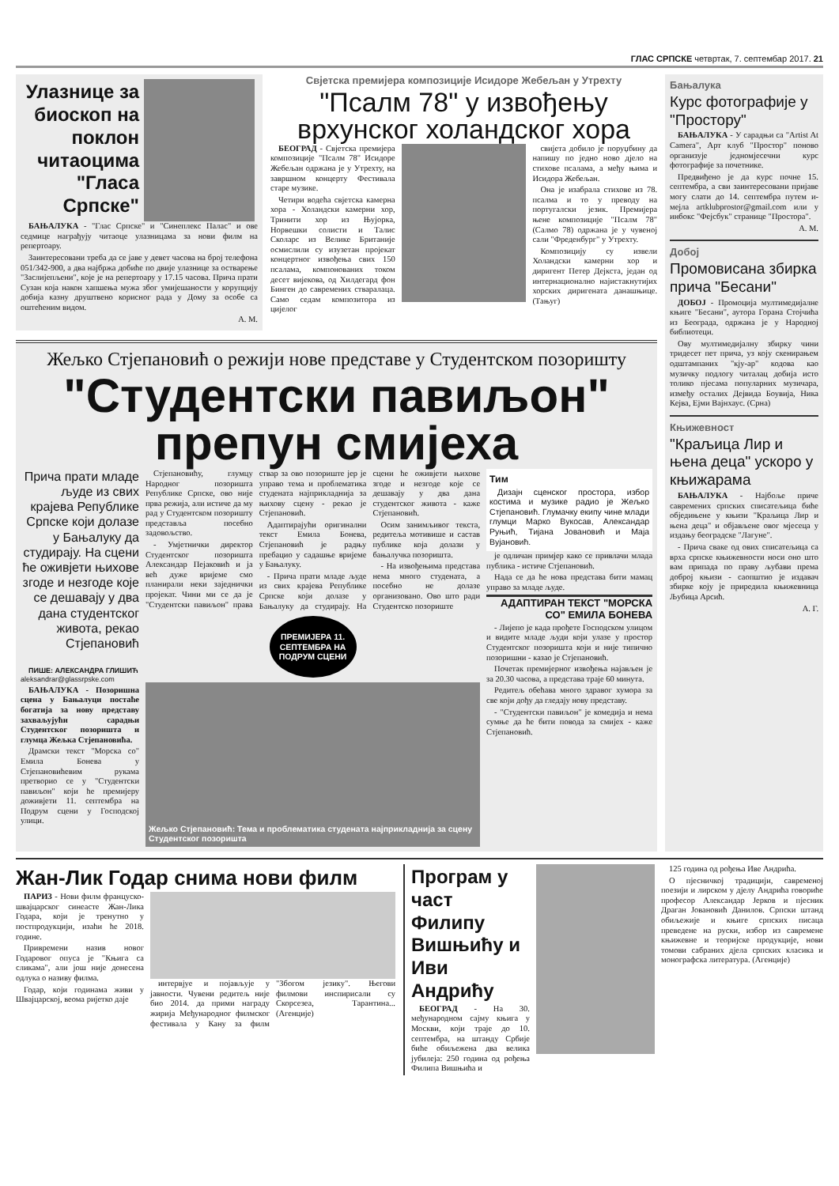ГЛАС СРПСКЕ четвртак, 7. септембар 2017. 21
Улазнице за биоскоп на поклон читаоцима "Гласа Српске"
БАЊАЛУКА - "Глас Српске" и "Синеплекс Палас" и ове седмице награђују читаоце улазницама за нови филм на репертоару.
Заинтересовани треба да се јаве у девет часова на број телефона 051/342-900, а два најбржа добиће по двије улазнице за остварење "Заслијепљени", које је на репертоару у 17.15 часова. Прича прати Сузан која након хапшења мужа због умијешаности у корупцију добија казну друштвено корисног рада у Дому за особе са оштећеним видом.
А. М.
Свјетска премијера композиције Исидоре Жебељан у Утрехту
"Псалм 78" у извођењу врхунског холандског хора
БЕОГРАД - Свјетска премијера композиције "Псалм 78" Исидоре Жебељан одржана је у Утрехту, на завршном концерту Фестивала старе музике.
Четири водећа свјетска камерна хора - Холандски камерни хор, Тринити хор из Њујорка, Норвешки солисти и Талис Сколарс из Велике Британије осмислили су изузетан пројекат концертног извођења свих 150 псалама, компонованих током десет вијекова, од Хилдегард фон Бинген до савремених стваралаца. Само седам композитора из цијелог
свијета добило је поруџбину да напишу по једно ново дјело на стихове псалама, а међу њима и Исидора Жебељан.
Она је изабрала стихове из 78. псалма и то у преводу на португалски језик. Премијера њене композиције "Псалм 78" (Салмо 78) одржана је у чувеној сали "Фреденбург" у Утрехту.
Композицију су извели Холандски камерни хор и диригент Петер Дејкста, један од интернационално најистакнутијих хорских диригената данашњице. (Тањуг)
Жељко Стјепановић о режији нове представе у Студентском позоришту
"Студентски павиљон" препун смијеха
Прича прати младе људе из свих крајева Републике Српске који долазе у Бањалуку да студирају. На сцени ће оживјети њихове згоде и незгоде које се дешавају у два дана студентског живота, рекао Стјепановић
ПИШЕ: АЛЕКСАНДРА ГЛИШИЋ
aleksandrar@glassrpske.com
БАЊАЛУКА - Позоришна сцена у Бањалуци постаће богатија за нову представу захваљујући сарадњи Студентског позоришта и глумца Жељка Стјепановића.
Драмски текст "Морска со" Емила Бонева у Стјепановићевим рукама претворио се у "Студентски павиљон" који ће премијеру доживјети 11. септембра на Подрум сцени у Господској улици.
Стјепановићу, глумцу Народног позоришта Републике Српске, ово није прва режија, али истиче да му рад у Студентском позоришту представља посебно задовољство.
- Умјетнички директор Студентског позоришта Александар Пејаковић и ја већ дуже вријеме смо планирали неки заједнички пројекат. Чини ми се да је "Студентски павиљон" права ствар за ово позориште јер је управо тема и проблематика студената најприкладнија за њихову сцену - рекао је Стјепановић.
Адаптирајући оригинални текст Емила Бонева, Стјепановић је радњу пребацио у садашње вријеме у Бањалуку.
- Прича прати младе људе из свих крајева Републике Српске који долазе у Бањалуку да студирају. На сцени ће оживјети њихове згоде и незгоде које се дешавају у два дана студентског живота - каже Стјепановић.
Осим занимљивог текста, редитеља мотивише и састав публике која долази у бањалучка позоришта.
- На извођењима представа нема много студената, а посебно не долазе организовано. Ово што ради Студентско позориште
ПРЕМИЈЕРА 11. СЕПТЕМБРА НА ПОДРУМ СЦЕНИ
Жељко Стјепановић: Тема и проблематика студената најприкладнија за сцену Студентског позоришта
Тим
Дизајн сценског простора, избор костима и музике радио је Жељко Стјепановић. Глумачку екипу чине млади глумци Марко Вукосав, Александар Руњић, Тијана Јовановић и Маја Вујановић.
је одличан примјер како се привлачи млада публика - истиче Стјепановић.
Нада се да ће нова представа бити мамац управо за младе људе.
АДАПТИРАН ТЕКСТ "МОРСКА СО" ЕМИЛА БОНЕВА
- Лијепо је када прођете Господском улицом и видите младе људи који улазе у простор Студентског позоришта који и није типично позоришни - казао је Стјепановић.
Почетак премијерног извођења најављен је за 20.30 часова, а представа траје 60 минута.
Редитељ обећава много здравог хумора за све који дођу да гледају нову представу.
- "Студентски павиљон" је комедија и нема сумње да ће бити повода за смијех - каже Стјепановић.
Бањалука
Курс фотографије у "Простору"
БАЊАЛУКА - У сарадњи са "Artist At Camera", Арт клуб "Простор" поново организује једномјесечни курс фотографије за почетнике.
Предвиђено је да курс почне 15. септембра, а сви заинтересовани пријаве могу слати до 14. септембра путем и-мејла artklubprostor@gmail.com или у инбокс "Фејсбук" странице "Простора".
А. М.
Добој
Промовисана збирка прича "Бесани"
ДОБОЈ - Промоција мултимедијалне књиге "Бесани", аутора Горана Стојчића из Београда, одржана је у Народној библиотеци.
Ову мултимедијалну збирку чини тридесет пет прича, уз коју скенирањем одштампаних "кју-ар" кодова као музичку подлогу читалац добија исто толико пјесама популарних музичара, између осталих Дејвида Боувија, Ника Кејва, Ејми Вајнхаус. (Срна)
Књижевност
"Краљица Лир и њена деца" ускоро у књижарама
БАЊАЛУКА - Најбоље приче савремених српских списатељица биће обједињене у књизи "Краљица Лир и њена деца" и објављене овог мјесеца у издању београдске "Лагуне".
- Прича сваке од ових списатељица са врха српске књижевности носи оно што вам припада по праву љубави према доброј књизи - саопштио је издавач збирке коју је приредила књижевница Љубица Арсић.
А. Г.
Жан-Лик Годар снима нови филм
ПАРИЗ - Нови филм француско-швајцарског синеасте Жан-Лика Годара, који је тренутно у постпродукцији, изаћи ће 2018. године.
Привремени назив новог Годаровог опуса је "Књига са сликама", али још није донесена одлука о називу филма.
Годар, који годинама живи у Швајцарској, веома ријетко даје
интервјуе и појављује у јавности. Чувени редитељ није био 2014. да прими награду жирија Међународног филмског фестивала у Кану за филм "Збогом језику". Његови филмови инспирисали су Скорсезеа, Тарантина... (Агенције)
Програм у част Филипу Вишњићу и Иви Андрићу
БЕОГРАД - На 30. међународном сајму књига у Москви, који траје до 10. септембра, на штанду Србије биће обиљежена два велика јубилеја: 250 година од рођења Филипа Вишњића и
125 година од рођења Иве Андрића.
О пјесничкој традицији, савременој поезији и лирском у дјелу Андрића говориће професор Александар Јерков и пјесник Драган Јовановић Данилов. Српски штанд обиљежије и књиге српских писаца преведене на руски, избор из савремене књижевне и теоријске продукције, нови томови сабраних дјела српских класика и монографска литература. (Агенције)